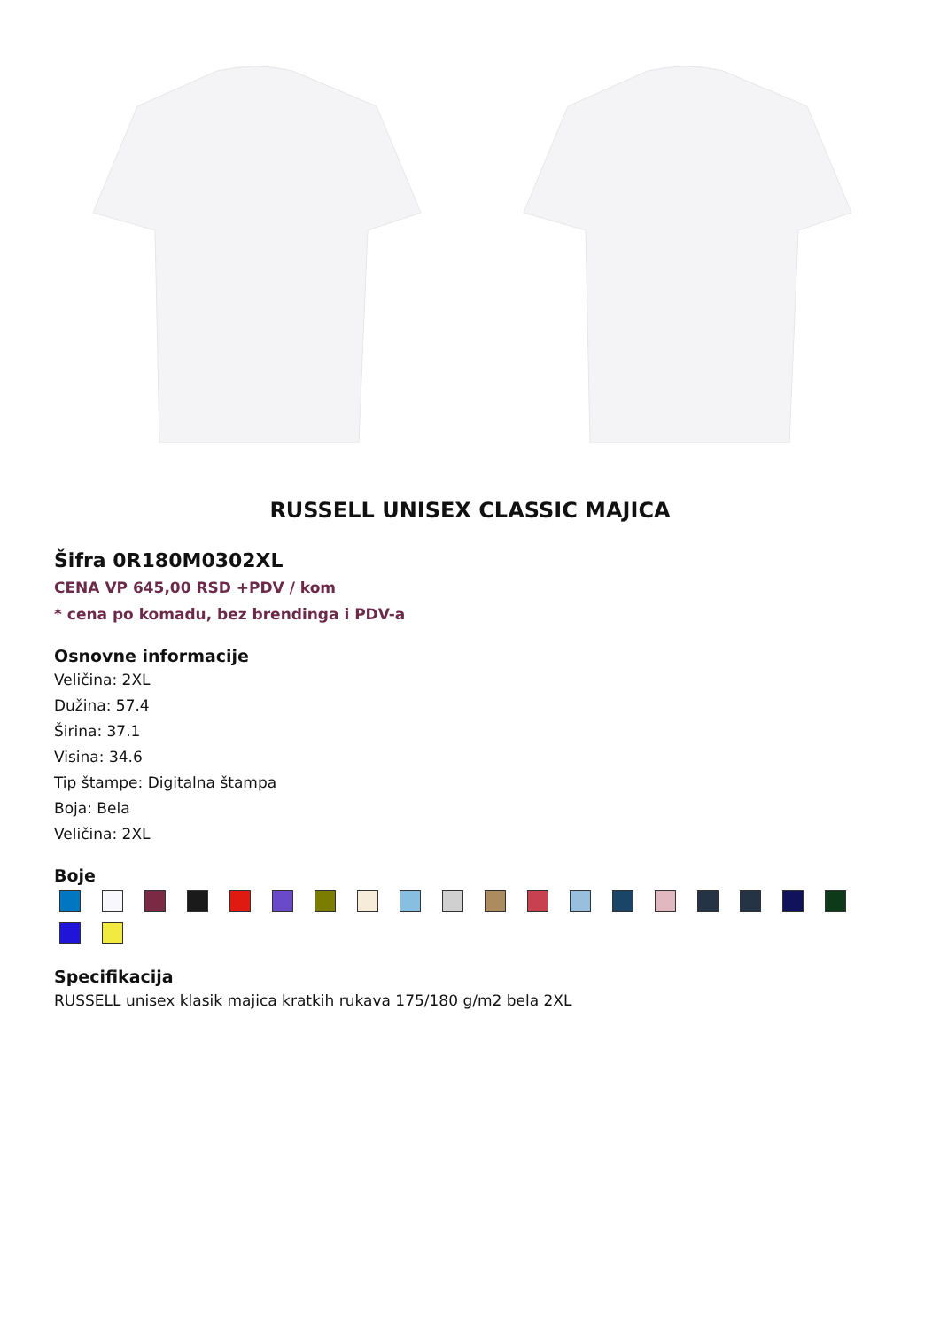RUSSELL UNISEX CLASSIC MAJICA
Šifra 0R180M0302XL
CENA VP 645,00 RSD +PDV / kom
* cena po komadu, bez brendinga i PDV-a
Osnovne informacije
Veličina: 2XL
Dužina: 57.4
Širina: 37.1
Visina: 34.6
Tip štampe: Digitalna štampa
Boja: Bela
Veličina: 2XL
Boje
Specifikacija
RUSSELL unisex klasik majica kratkih rukava 175/180 g/m2 bela 2XL